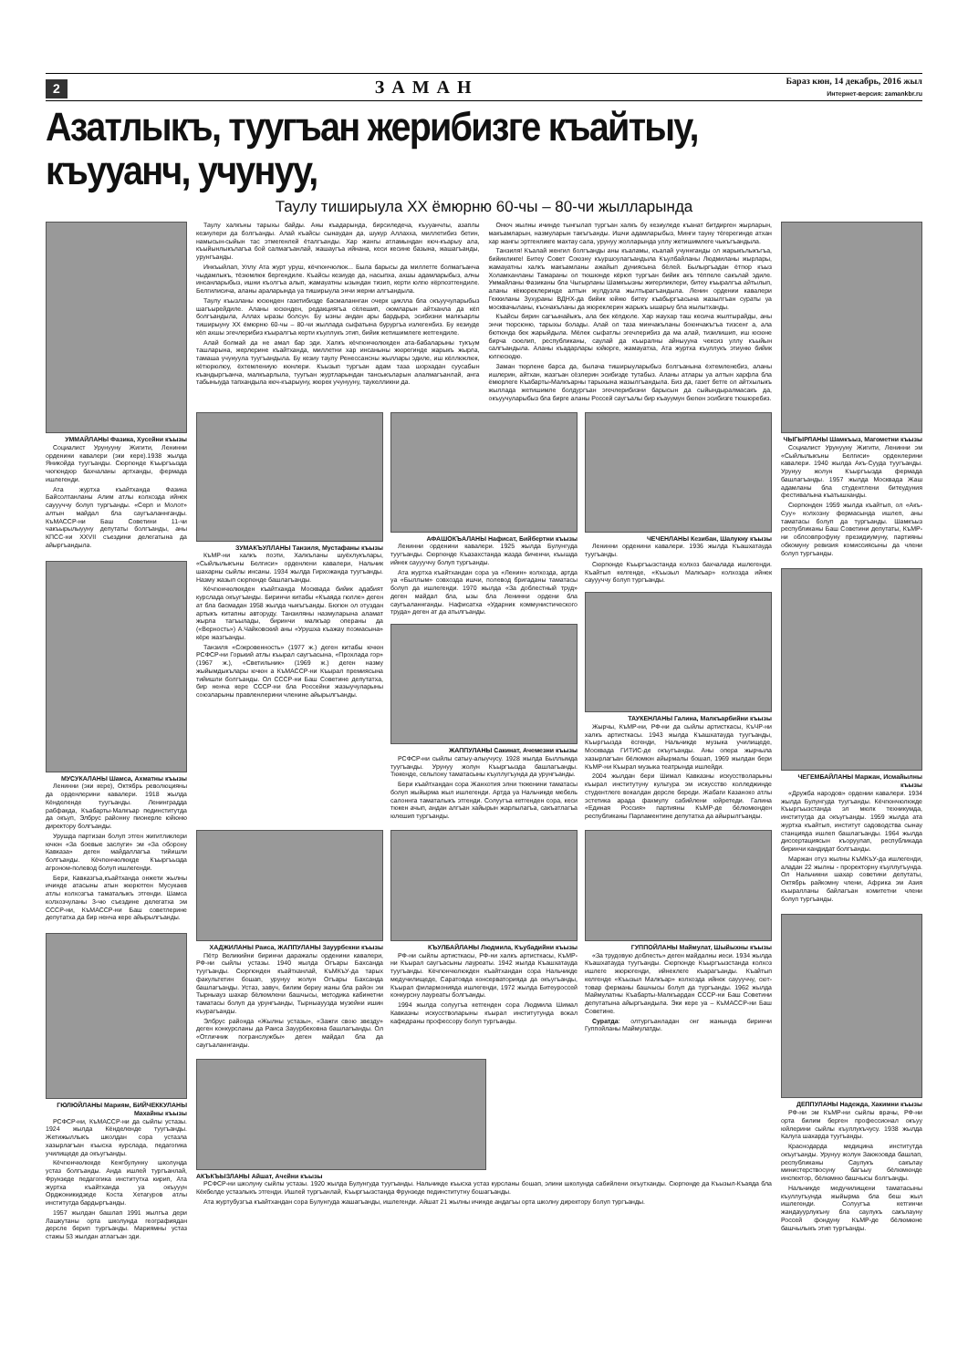2 ЗАМАН Бараз кюн, 14 декабрь, 2016 жыл
Интернет-версия: zamankbr.ru
Азатлыкъ, туугъан жерибизге къайтыу, къууанч, учунуу,
Таулу тиширыула ХХ ёмюрню 60-чы – 80-чи жылларында
УММАЙЛАНЫ Фазика, Хусейни къызы
Социалист Урунууну Жигити, Ленинни орденини кавалери (эки кере).1938 жылда Яникойда туугъанды. Сюргюнде Къыргъызда чюгюндюр бахчаланы артханды, фермада ишлегенди.
Ата журтха къайтханда Фазика Байсолтанланы Алим атлы колхозда ийнек сауууччу болуп тургъанды. «Серп и Молот» алтын майдал бла саугъаланнганды. КъМАССР-ни Баш Советини 11-чи чакъырылыууну депутаты болгъанды, аны КПСС-ни XXVII съездини делегатына да айыргъандыла.
МУСУКАЛАНЫ Шамса, Ахматны къызы
Ленинни (эки кере), Октябрь революцияны да орденлерини кавалери. 1918 жылда Кёнделенде туугъанды. Ленинградда рабфакда, Къабарты-Малкъар пединститутда да окъуп, Элбрус районну пионерле юйюню директору болгъанды.
Урушда партизан болуп этген жигитликлери ючюн «За боевые заслуги» эм «За оборону Кавказа» деген майдаллагъа тийишли болгъанды. Кёчгюнчюлюкде Къыргъызда агроном-полевод болуп ишлегенди.
Бери, Кавказгъа,къайтханда онжети жылны ичинде атасыны атын жюрютген Мусукаев атлы колхозгъа таматалыкъ этгенди. Шамса колхозчуланы 3-чю съездине делегатха эм СССР-ни, КъМАССР-ни Баш советлерине депутатха да бир ненча кере айырылгъанды.
ГЮЛЮЙЛАНЫ Мариям, БИЙЧЕККУЛАНЫ Махайны къызы
РСФСР-ни, КъМАССР-ни да сыйлы устазы. 1924 жылда Кёнделенде туугъанды. Жетижыллыкъ школдан сора устазла хазырлагъан къысха курслада, педагогика училищеде да окъугъанды.
Кёчгюнчюлюкде Кенгбулунну школунда устаз болгъанды. Анда ишлей тургъанлай, Фрунзеде педагогика институтха кирип, Ата журтха къайтханда уа окъууун Орджоникидзеде Коста Хетагуров атлы институтда бардыргъанды.
1957 жылдан башлап 1991 жылгъа дери Лашкутаны орта школунда географиядан дерсле берип тургъанды. Мариямны устаз стажы 53 жылдан атлагъан эди.
Таулу халкъны тарыхы байды. Аны къадарында, бирсиледеча, къууанчлы, азаплы кезиулери да болгъанды. Алай къайсы сынаудан да, шукур Аллахха, миллетибиз бетин, намысын-сыйын тас этмегенлей ёталгъанды. Хар жангы атламындан кюч-къарыу ала, къыйынлыкълагъа бой салмагъанлай, жашаугъа ийнана, кеси кесине базына, жашагъанды, урунгъанды.
Инкъыйлап, Уллу Ата журт уруш, кёчгюнчюлюк... Была барысы да миллетге болмагъанча чыдамлыкъ, тёзюмлюк бергендиле. Къайсы кезиуде да, насыпха, ахшы адамларыбыз, алчы инсанларыбыз, ишни къолгъа алып, жамауатны ызындан тизип, керти юлгю кёргюзтгендиле. Белгилисича, аланы араларында уа тиширыула энчи жерни алгъандыла.
Таулу къызланы юсюнден газетибизде басмаланнган очерк циклла бла окъуучуларыбыз шагъырейдиле. Аланы юсюнден, редакциягъа сёлешип, оюмларын айтханла да кёп болгъандыла, Аллах ыразы болсун. Бу ызны андан ары бардыра, эсибизни малкъарлы тиширыуну ХХ ёмюрню 60-чы – 80-чи жыллада сыфатына бурургъа излегенбиз. Бу кезиуде кёп ахшы эгечлерибиз къыралгъа керти къуллукъ этип, бийик жетишимлеге жетгендиле.
Алай болмай да не амал бар эди. Халкъ кёчгюнчюлюкден ата-бабаларыны тукъум ташларына, жерлерине къайтханда, миллетни хар инсаныны жюрегинде жарыкъ жырла, тамаша учунуула туугъандыла. Бу кезиу таулу Ренессансны жыллары эдиле, иш кёллюклюк, кётюрюлюу, ёхтемлениую кюнлери. Къызып тургъан адам таза шорхадан суусабын къандыргъанча, малкъарлыла, туугъан журтларындан тансыкъларын алалмагъанлай, анга табыныуда тапхандыла кюч-къарыуну, жюрек учунууну, таукелликни да.
Онюч жылны ичинде тынгылап тургъан халкъ бу кезиуледе къанат битдирген жырларын, макъамларын, назмуларын такъгъанды. Ишчи адамларыбыз, Минги тауну тёгерегинде атхан хар жангы эртгенликге махтау сала, урунуу жолларында уллу жетишимлеге чыкъгъандыла.
Танзиля! Къалай женгил болгъанды аны къаламы, къалай учуннганды ол жарыкълыкъгъа, бийикликге! Битеу Совет Союзну къуршоулагъандыла Къулбайланы Людмиланы жырлары, жамауатны халкъ макъамланы ажайып дуниясына бёлей. Былыргъадан ётгюр къыз Холамханланы Тамараны ол тюшюнде кёрюп тургъан бийик акъ тёппеле сакълай эдиле. Уммайланы Фазиканы бла Чыгырланы Шамкъызны жигерликлери, битеу къыралгъа айтылып, аланы кёкюреклеринде алтын жулдузла жылтырагъандыла. Ленин ордении кавалери Геккиланы Зухураны ВДНХ-да бийик юйню битеу къабыргъасына жазылгъан сураты уа москвачыланы, къонакъланы да жюреклерин жарыкъ ышарыу бла жылытханды.
Къайсы бирин сагъынайыкъ, ала бек кёпдюле. Хар жаухар таш кесича жылтырайды, аны энчи тюрсюню, тарыхы болады. Алай ол таза минчакъланы боюнчакъгъа тизсенг а, ала бютюнда бек жарыйдыла. Мёлек сыфатлы эгечлерибиз да ма алай, тизилишип, иш юсюне бирча сюелип, республиканы, саулай да къыралны айныууна чексиз уллу къыйын салгъандыла. Аланы къадарлары юйюрге, жамауатха, Ата журтха къуллукъ этиуню бийик юлгюсюдю.
Заман тюрлене барса да, былача тиширыуларыбыз болгъанына ёхтемленебиз, аланы ишлерин, айтхан, жазгъан сёзлерин эсибизде тутабыз. Аланы атлары уа алтын харфла бла ёмюрлеге Къабарты-Малкъарны тарыхына жазылгъандыла. Биз да, газет бетге ол айтхылыкъ жыллада жетишимле болдургъан эгечлерибизни барысын да сыйындыралмасакъ да, окъуучуларыбыз бла бирге аланы Россей саугъалы бир къауумун бюгюн эсибизге тюшюребиз.
ЗУМАКЪУЛЛАНЫ Танзиля, Мустафаны къызы
КъМР-ни халкъ поэти, Халкъланы шуёхлукълары, «Сыйлылыкъны Белгиси» орденлени кавалери, Нальчик шахарны сыйлы инсаны. 1934 жылда Гирхожанда туугъанды. Назму жазып сюргюнде башлагъанды.
Кёчгюнчюлюкден къайтханда Москвада бийик адабият курсладa окъугъанды. Биринчи китабы «Къаяда гюлле» деген ат бла басмадан 1958 жылда чыкъгъанды. Бюгюн ол отуздан артыкъ китапны авторуду. Танзиляны назмуларына аламат жырла тагъылады, биринчи малкъар операны да («Верность») А.Чайковский аны «Урушха къажау поэмасына» кёре жазгъанды.
Танзиля «Сокровенность» (1977 ж.) деген китабы ючюн РСФСР-ни Горький атлы къырал саугъасына, «Прохлада гор» (1967 ж.), «Светильник» (1969 ж.) деген назму жыйымдыкълары ючюн а КъМАССР-ни Къырал премиясына тийишли болгъанды. Ол СССР-ни Баш Советине депутатха, бир ненча кере СССР-ни бла Россейни жазыучуларыны союзларыны правленлерини членине айырылгъанды.
АФАШОКЪАЛАНЫ Нафисат, Бийбертни къызы
Ленинни орденини кавалери. 1925 жылда Булунгуда туугъанды. Сюргюнде Къазахстанда жазда биченчи, къышда ийнек сауууччу болуп тургъанды.
Ата журтха къайтхандан сора уа «Ленин» колхозда, артда уа «Быллым» совхозда ишчи, полевод бригаданы таматасы болуп да ишлегенди. 1970 жылда «За доблестный труд» деген майдал бла, ызы бла Ленинни ордени бла саугъаланнганды. Нафисатха «Ударник коммунистического труда» деген ат да атылгъанды.
ЖАППУЛАНЫ Сакинат, Ачемезни къызы
РСФСР-ни сыйлы сатыу-алыучусу. 1928 жылда Быллымда туугъанды. Урунуу жолун Къыргъызда башлагъанды. Тюкенде, сельпону таматасыны къуллугъунда да урунгъанды.
Бери къайтхандан сора Жанхотия элни тюкенини таматасы болуп жыйырма жыл ишлегенди. Артда уа Нальчикде мебель салоннга таматалыкъ этгенди. Солуугъа кетгенден сора, кеси тюкен ачып, андан алгъан хайырын жарлылагъа, сакъатлагъа юлешип тургъанды.
ЧЕЧЕНЛАНЫ Кезибан, Шалукну къызы
Ленинни орденини кавалери. 1936 жылда Къашхатауда туугъанды.
Сюргюнде Къыргъызстанда колхоз бахчалада ишлегенди. Къайтып келгенде, «Къызыл Малкъар» колхозда ийнек сауууччу болуп тургъанды.
ТАУКЕНЛАНЫ Галина, Малкъарбийни къызы
Жырчы, КъМР-ни, РФ-ни да сыйлы артисткасы, КъЧР-ни халкъ артисткасы. 1943 жылда Къашхатауда туугъанды, Къыргъызда ёсгенди, Нальчикде музыка училищеде, Москвада ГИТИС-де окъугъанды. Аны опера жырчыла хазырлагъан бёлюмюн айырмалы бошап, 1969 жылдан бери КъМР-ни Къырал музыка театрында ишлейди.
2004 жылдан бери Шимал Кавказны искусстволарыны къырал институтуну культура эм искусство колледжинде студентлеге вокалдан дерсле береди. Жабаги Казаноко атлы эстетика арада фахмулу сабийлени юйретеди. Галина «Единая Россия» партияны КъМР-де бёлюмюнден республиканы Парламентине депутатха да айырылгъанды.
ХАДЖИЛАНЫ Раиса, ЖАППУЛАНЫ Зауурбекни къызы
Пётр Великийни биринчи даражалы орденини кавалери, РФ-ни сыйлы устазы. 1940 жылда Огъары Бахсанда туугъанды. Сюргюнден къайтханлай, КъМКъУ-да тарых факультетин бошап, урунуу жолун Огъары Бахсанда башлагъанды. Устаз, завуч, билим бериу жаны бла район эм Тырныауз шахар бёлюмлени башчысы, методика кабинетни таматасы болуп да урунгъанды, Тырныауузда музейни ишин къурагъанды.
Элбрус районда «Жылны устазы», «Зажги свою звезду» деген конкурсланы да Раиса Зауурбековна башлагъанды. Ол «Отличник погранслужбы» деген майдал бла да саугъаланнганды.
КЪУЛБАЙЛАНЫ Людмила, Къубадийни къызы
РФ-ни сыйлы артисткасы, РФ-ни халкъ артисткасы, КъМР-ни Къырал саугъасыны лауреаты. 1942 жылда Къашхатауда туугъанды. Кёчгюнчюлюкден къайтхандан сора Нальчикде медучилищеде, Саратовда консерваторияда да окъугъанды, Къырал филармонияда ишлегенди, 1972 жылда Битеуроссей конкурсну лауреаты болгъанды.
1994 жылда солуугъа кетгенден сора Людмила Шимал Кавказны искусстволарыны къырал институтунда вокал кафедраны профессору болуп тургъанды.
ГУППОЙЛАНЫ Маймулат, Шыйыхны къызы
«За трудовую доблесть» деген майдалны иеси. 1934 жылда Къашхатауда туугъанды. Сюргюнде Къыргъызстанда колхоз ишлеге жюрюгенди, ийнеклеге къарагъанды. Къайтып келгенде «Къызыл Малкъар» колхозда ийнек сауууччу, сют-товар ферманы башчысы болуп да тургъанды. 1962 жылда Маймулатны Къабарты-Малкъардан СССР-ни Баш Советини депутатына айыргъандыла. Эки кере уа – КъМАССР-ни Баш Советине.
Суратда: олтургъанладан онг жанында биринчи Гуппойланы Маймулатды.
АКЪКЪЫЗЛАНЫ Айшат, Ачейни къызы
РСФСР-ни школуну сыйлы устазы. 1920 жылда Булунгуда туугъанды. Нальчикде къысха устаз курсланы бошап, элини школунда сабийлени окъутханды. Сюргюнде да Къызыл-Къаяда бла Кёкбелде устазлыкъ этгенди. Ишлей тургъанлай, Къыргъызстанда Фрунзеде пединститутну бошагъанды.
Ата журтубузгъа къайтхандан сора Булунгуда жашагъанды, ишлегенди. Айшат 21 жылны ичинде андагъы орта школну директору болуп тургъанды.
ЧЫГЫРЛАНЫ Шамкъыз, Магометни къызы
Социалист Урунууну Жигити, Ленинни эм «Сыйлылыкъны Белгиси» орденлерини кавалери. 1940 жылда Акъ-Сууда туугъанды. Урунуу жолун Къыргъызда фермада башлагъанды. 1957 жылда Москвада Жаш адамланы бла студентлени битеудуния фестивалына къатышханды.
Сюргюнден 1959 жылда къайтып, ол «Акъ-Суу» колхозну фермасында ишлеп, аны таматасы болуп да тургъанды. Шамкъыз республиканы Баш Советини депутаты, КъМР-ни облсовпрофуну президиумуну, партияны обкомуну ревизия комиссиясыны да члени болуп тургъанды.
ЧЕГЕМБАЙЛАНЫ Маржан, Исмайылны къызы
«Дружба народов» ордении кавалери. 1934 жылда Булунгуда туугъанды. Кёчгюнчюлюкде Къыргъызстанда эл мюлк техникумда, институтда да окъугъанды. 1959 жылда ата журтха къайтып, институт садоводства сынау станцияда ишлеп башлагъанды. 1964 жылда диссертациясын къоруулап, республикада биринчи кандидат болгъанды.
Маржан отуз жылны КъМКъУ-да ишлегенди, аладан 22 жылны - проректорну къуллугъунда. Ол Нальчикни шахар советини депутаты, Октябрь райкомну члени, Африка эм Азия къыралланы байлагъан комитетни члени болуп тургъанды.
ДЕППУЛАНЫ Надежда, Хакимни къызы
РФ-ни эм КъМР-ни сыйлы врачы, РФ-ни орта билим берген профессионал окъуу юйлерини сыйлы къуллукъчусу. 1938 жылда Калуга шахарда туугъанды.
Краснодарда медицина институтда окъугъанды. Урунуу жолун Заюкоовда башлап, республиканы Саулукъ сакълау министерствосуну багъыу бёлюмюнде инспектор, бёлюмню башчысы болгъанды.
Нальчикде медучилищени таматасыны къуллугъунда жыйырма бла беш жыл ишлегенди. Солуугъа кетгинчи жандауурлукъну бла саулукъ сакълауну Россей фондуну КъМР-де бёлюмюне башчылыкъ этип тургъанды.